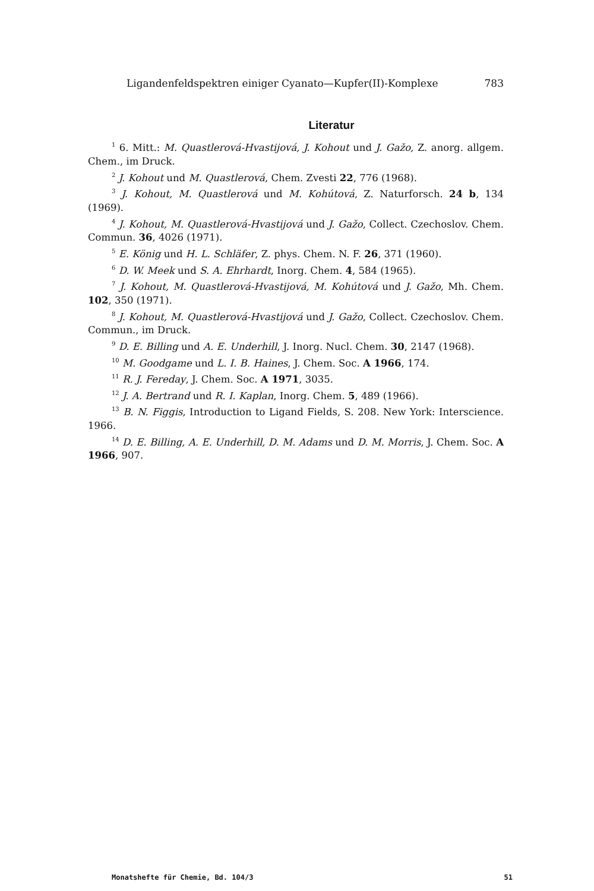Ligandenfeldspektren einiger Cyanato—Kupfer(II)-Komplexe 783
Literatur
<sup>1</sup> 6. Mitt.: M. Quastlerová-Hvastijová, J. Kohout und J. Gažo, Z. anorg. allgem. Chem., im Druck.
<sup>2</sup> J. Kohout und M. Quastlerová, Chem. Zvesti 22, 776 (1968).
<sup>3</sup> J. Kohout, M. Quastlerová und M. Kohútová, Z. Naturforsch. 24 b, 134 (1969).
<sup>4</sup> J. Kohout, M. Quastlerová-Hvastijová und J. Gažo, Collect. Czechoslov. Chem. Commun. 36, 4026 (1971).
<sup>5</sup> E. König und H. L. Schläfer, Z. phys. Chem. N. F. 26, 371 (1960).
<sup>6</sup> D. W. Meek und S. A. Ehrhardt, Inorg. Chem. 4, 584 (1965).
<sup>7</sup> J. Kohout, M. Quastlerová-Hvastijová, M. Kohútová und J. Gažo, Mh. Chem. 102, 350 (1971).
<sup>8</sup> J. Kohout, M. Quastlerová-Hvastijová und J. Gažo, Collect. Czechoslov. Chem. Commun., im Druck.
<sup>9</sup> D. E. Billing und A. E. Underhill, J. Inorg. Nucl. Chem. 30, 2147 (1968).
<sup>10</sup> M. Goodgame und L. I. B. Haines, J. Chem. Soc. A 1966, 174.
<sup>11</sup> R. J. Fereday, J. Chem. Soc. A 1971, 3035.
<sup>12</sup> J. A. Bertrand und R. I. Kaplan, Inorg. Chem. 5, 489 (1966).
<sup>13</sup> B. N. Figgis, Introduction to Ligand Fields, S. 208. New York: Interscience. 1966.
<sup>14</sup> D. E. Billing, A. E. Underhill, D. M. Adams und D. M. Morris, J. Chem. Soc. A 1966, 907.
Monatshefte für Chemie, Bd. 104/3 51